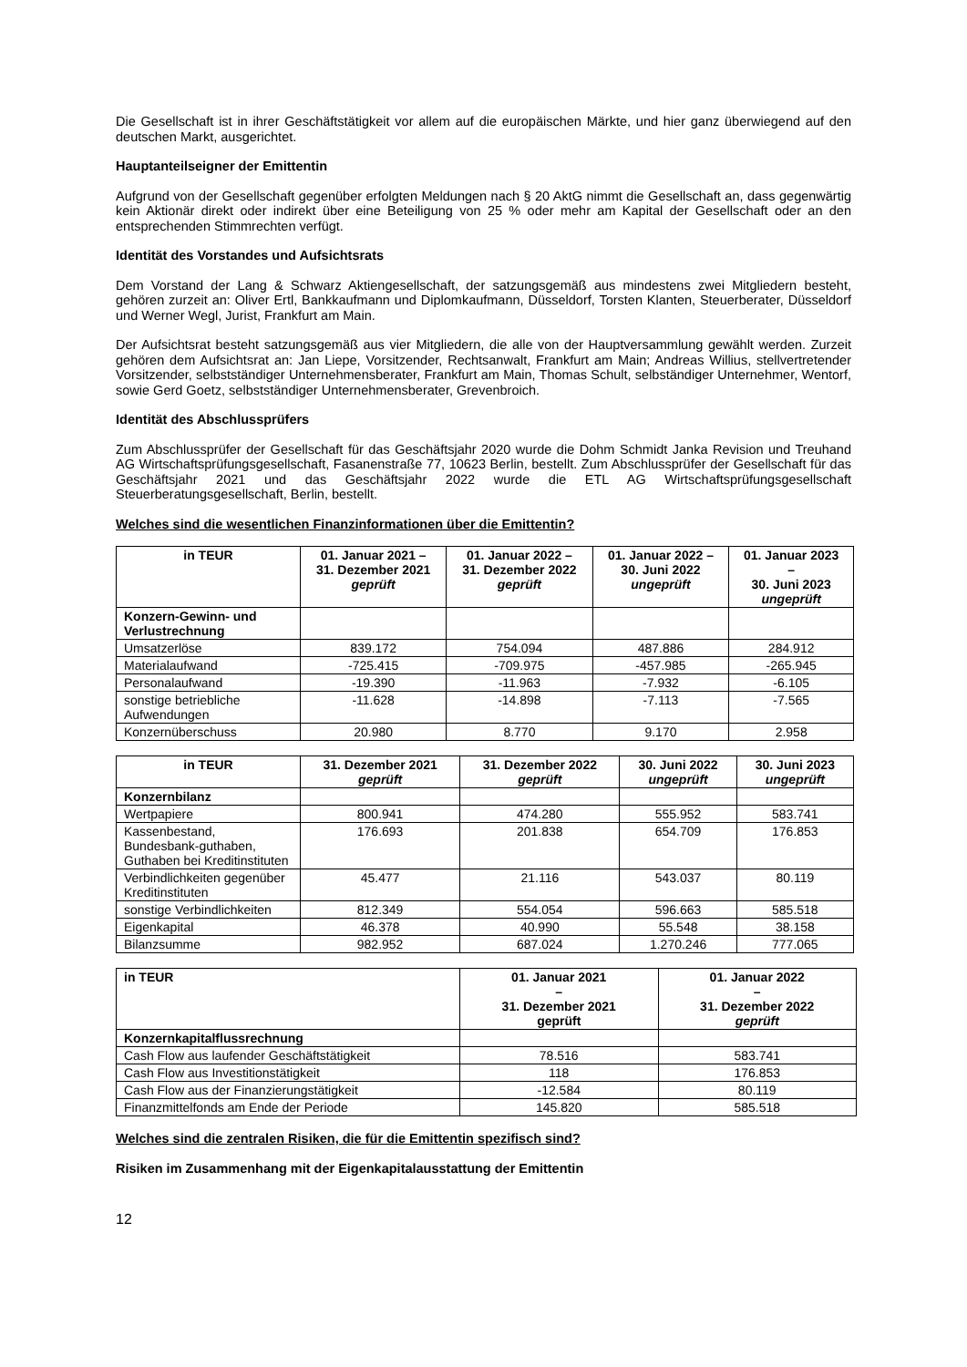Die Gesellschaft ist in ihrer Geschäftstätigkeit vor allem auf die europäischen Märkte, und hier ganz überwiegend auf den deutschen Markt, ausgerichtet.
Hauptanteilseigner der Emittentin
Aufgrund von der Gesellschaft gegenüber erfolgten Meldungen nach § 20 AktG nimmt die Gesellschaft an, dass gegenwärtig kein Aktionär direkt oder indirekt über eine Beteiligung von 25 % oder mehr am Kapital der Gesellschaft oder an den entsprechenden Stimmrechten verfügt.
Identität des Vorstandes und Aufsichtsrats
Dem Vorstand der Lang & Schwarz Aktiengesellschaft, der satzungsgemäß aus mindestens zwei Mitgliedern besteht, gehören zurzeit an: Oliver Ertl, Bankkaufmann und Diplomkaufmann, Düsseldorf, Torsten Klanten, Steuerberater, Düsseldorf und Werner Wegl, Jurist, Frankfurt am Main.
Der Aufsichtsrat besteht satzungsgemäß aus vier Mitgliedern, die alle von der Hauptversammlung gewählt werden. Zurzeit gehören dem Aufsichtsrat an: Jan Liepe, Vorsitzender, Rechtsanwalt, Frankfurt am Main; Andreas Willius, stellvertretender Vorsitzender, selbstständiger Unternehmensberater, Frankfurt am Main, Thomas Schult, selbständiger Unternehmer, Wentorf, sowie Gerd Goetz, selbstständiger Unternehmensberater, Grevenbroich.
Identität des Abschlussprüfers
Zum Abschlussprüfer der Gesellschaft für das Geschäftsjahr 2020 wurde die Dohm Schmidt Janka Revision und Treuhand AG Wirtschaftsprüfungsgesellschaft, Fasanenstraße 77, 10623 Berlin, bestellt. Zum Abschlussprüfer der Gesellschaft für das Geschäftsjahr 2021 und das Geschäftsjahr 2022 wurde die ETL AG Wirtschaftsprüfungsgesellschaft Steuerberatungsgesellschaft, Berlin, bestellt.
Welches sind die wesentlichen Finanzinformationen über die Emittentin?
| in TEUR | 01. Januar 2021 – 31. Dezember 2021 geprüft | 01. Januar 2022 – 31. Dezember 2022 geprüft | 01. Januar 2022 – 30. Juni 2022 ungeprüft | 01. Januar 2023 – 30. Juni 2023 ungeprüft |
| --- | --- | --- | --- | --- |
| Konzern-Gewinn- und Verlustrechnung | | | | |
| Umsatzerlöse | 839.172 | 754.094 | 487.886 | 284.912 |
| Materialaufwand | -725.415 | -709.975 | -457.985 | -265.945 |
| Personalaufwand | -19.390 | -11.963 | -7.932 | -6.105 |
| sonstige betriebliche Aufwendungen | -11.628 | -14.898 | -7.113 | -7.565 |
| Konzernüberschuss | 20.980 | 8.770 | 9.170 | 2.958 |
| in TEUR | 31. Dezember 2021 geprüft | 31. Dezember 2022 geprüft | 30. Juni 2022 ungeprüft | 30. Juni 2023 ungeprüft |
| --- | --- | --- | --- | --- |
| Konzernbilanz | | | | |
| Wertpapiere | 800.941 | 474.280 | 555.952 | 583.741 |
| Kassenbestand, Bundesbank-guthaben, Guthaben bei Kreditinstituten | 176.693 | 201.838 | 654.709 | 176.853 |
| Verbindlichkeiten gegenüber Kreditinstituten | 45.477 | 21.116 | 543.037 | 80.119 |
| sonstige Verbindlichkeiten | 812.349 | 554.054 | 596.663 | 585.518 |
| Eigenkapital | 46.378 | 40.990 | 55.548 | 38.158 |
| Bilanzsumme | 982.952 | 687.024 | 1.270.246 | 777.065 |
| in TEUR | 01. Januar 2021 – 31. Dezember 2021 geprüft | 01. Januar 2022 – 31. Dezember 2022 geprüft |
| --- | --- | --- |
| Konzernkapitalflussrechnung | | |
| Cash Flow aus laufender Geschäftstätigkeit | 78.516 | 583.741 |
| Cash Flow aus Investitionstätigkeit | 118 | 176.853 |
| Cash Flow aus der Finanzierungstätigkeit | -12.584 | 80.119 |
| Finanzmittelfonds am Ende der Periode | 145.820 | 585.518 |
Welches sind die zentralen Risiken, die für die Emittentin spezifisch sind?
Risiken im Zusammenhang mit der Eigenkapitalausstattung der Emittentin
12